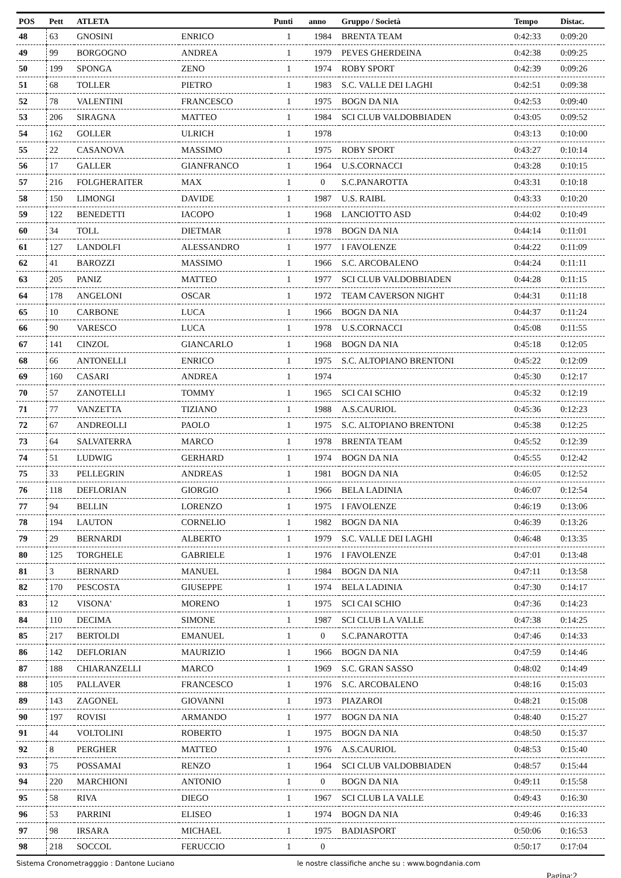| POS | Pett | ATLETA | | Punti | anno | Gruppo / Società | Tempo | Distac. |
| --- | --- | --- | --- | --- | --- | --- | --- | --- |
| 48 | 63 | GNOSINI | ENRICO | 1 | 1984 | BRENTA TEAM | 0:42:33 | 0:09:20 |
| 49 | 99 | BORGOGNO | ANDREA | 1 | 1979 | PEVES GHERDEINA | 0:42:38 | 0:09:25 |
| 50 | 199 | SPONGA | ZENO | 1 | 1974 | ROBY SPORT | 0:42:39 | 0:09:26 |
| 51 | 68 | TOLLER | PIETRO | 1 | 1983 | S.C. VALLE DEI LAGHI | 0:42:51 | 0:09:38 |
| 52 | 78 | VALENTINI | FRANCESCO | 1 | 1975 | BOGN DA NIA | 0:42:53 | 0:09:40 |
| 53 | 206 | SIRAGNA | MATTEO | 1 | 1984 | SCI CLUB VALDOBBIADEN | 0:43:05 | 0:09:52 |
| 54 | 162 | GOLLER | ULRICH | 1 | 1978 | | 0:43:13 | 0:10:00 |
| 55 | 22 | CASANOVA | MASSIMO | 1 | 1975 | ROBY SPORT | 0:43:27 | 0:10:14 |
| 56 | 17 | GALLER | GIANFRANCO | 1 | 1964 | U.S.CORNACCI | 0:43:28 | 0:10:15 |
| 57 | 216 | FOLGHERAITER | MAX | 1 | 0 | S.C.PANAROTTA | 0:43:31 | 0:10:18 |
| 58 | 150 | LIMONGI | DAVIDE | 1 | 1987 | U.S. RAIBL | 0:43:33 | 0:10:20 |
| 59 | 122 | BENEDETTI | IACOPO | 1 | 1968 | LANCIOTTO ASD | 0:44:02 | 0:10:49 |
| 60 | 34 | TOLL | DIETMAR | 1 | 1978 | BOGN DA NIA | 0:44:14 | 0:11:01 |
| 61 | 127 | LANDOLFI | ALESSANDRO | 1 | 1977 | I FAVOLENZE | 0:44:22 | 0:11:09 |
| 62 | 41 | BAROZZI | MASSIMO | 1 | 1966 | S.C. ARCOBALENO | 0:44:24 | 0:11:11 |
| 63 | 205 | PANIZ | MATTEO | 1 | 1977 | SCI CLUB VALDOBBIADEN | 0:44:28 | 0:11:15 |
| 64 | 178 | ANGELONI | OSCAR | 1 | 1972 | TEAM CAVERSON NIGHT | 0:44:31 | 0:11:18 |
| 65 | 10 | CARBONE | LUCA | 1 | 1966 | BOGN DA NIA | 0:44:37 | 0:11:24 |
| 66 | 90 | VARESCO | LUCA | 1 | 1978 | U.S.CORNACCI | 0:45:08 | 0:11:55 |
| 67 | 141 | CINZOL | GIANCARLO | 1 | 1968 | BOGN DA NIA | 0:45:18 | 0:12:05 |
| 68 | 66 | ANTONELLI | ENRICO | 1 | 1975 | S.C. ALTOPIANO BRENTONI | 0:45:22 | 0:12:09 |
| 69 | 160 | CASARI | ANDREA | 1 | 1974 | | 0:45:30 | 0:12:17 |
| 70 | 57 | ZANOTELLI | TOMMY | 1 | 1965 | SCI CAI SCHIO | 0:45:32 | 0:12:19 |
| 71 | 77 | VANZETTA | TIZIANO | 1 | 1988 | A.S.CAURIOL | 0:45:36 | 0:12:23 |
| 72 | 67 | ANDREOLLI | PAOLO | 1 | 1975 | S.C. ALTOPIANO BRENTONI | 0:45:38 | 0:12:25 |
| 73 | 64 | SALVATERRA | MARCO | 1 | 1978 | BRENTA TEAM | 0:45:52 | 0:12:39 |
| 74 | 51 | LUDWIG | GERHARD | 1 | 1974 | BOGN DA NIA | 0:45:55 | 0:12:42 |
| 75 | 33 | PELLEGRIN | ANDREAS | 1 | 1981 | BOGN DA NIA | 0:46:05 | 0:12:52 |
| 76 | 118 | DEFLORIAN | GIORGIO | 1 | 1966 | BELA LADINIA | 0:46:07 | 0:12:54 |
| 77 | 94 | BELLIN | LORENZO | 1 | 1975 | I FAVOLENZE | 0:46:19 | 0:13:06 |
| 78 | 194 | LAUTON | CORNELIO | 1 | 1982 | BOGN DA NIA | 0:46:39 | 0:13:26 |
| 79 | 29 | BERNARDI | ALBERTO | 1 | 1979 | S.C. VALLE DEI LAGHI | 0:46:48 | 0:13:35 |
| 80 | 125 | TORGHELE | GABRIELE | 1 | 1976 | I FAVOLENZE | 0:47:01 | 0:13:48 |
| 81 | 3 | BERNARD | MANUEL | 1 | 1984 | BOGN DA NIA | 0:47:11 | 0:13:58 |
| 82 | 170 | PESCOSTA | GIUSEPPE | 1 | 1974 | BELA LADINIA | 0:47:30 | 0:14:17 |
| 83 | 12 | VISONA' | MORENO | 1 | 1975 | SCI CAI SCHIO | 0:47:36 | 0:14:23 |
| 84 | 110 | DECIMA | SIMONE | 1 | 1987 | SCI CLUB LA VALLE | 0:47:38 | 0:14:25 |
| 85 | 217 | BERTOLDI | EMANUEL | 1 | 0 | S.C.PANAROTTA | 0:47:46 | 0:14:33 |
| 86 | 142 | DEFLORIAN | MAURIZIO | 1 | 1966 | BOGN DA NIA | 0:47:59 | 0:14:46 |
| 87 | 188 | CHIARANZELLI | MARCO | 1 | 1969 | S.C. GRAN SASSO | 0:48:02 | 0:14:49 |
| 88 | 105 | PALLAVER | FRANCESCO | 1 | 1976 | S.C. ARCOBALENO | 0:48:16 | 0:15:03 |
| 89 | 143 | ZAGONEL | GIOVANNI | 1 | 1973 | PIAZAROI | 0:48:21 | 0:15:08 |
| 90 | 197 | ROVISI | ARMANDO | 1 | 1977 | BOGN DA NIA | 0:48:40 | 0:15:27 |
| 91 | 44 | VOLTOLINI | ROBERTO | 1 | 1975 | BOGN DA NIA | 0:48:50 | 0:15:37 |
| 92 | 8 | PERGHER | MATTEO | 1 | 1976 | A.S.CAURIOL | 0:48:53 | 0:15:40 |
| 93 | 75 | POSSAMAI | RENZO | 1 | 1964 | SCI CLUB VALDOBBIADEN | 0:48:57 | 0:15:44 |
| 94 | 220 | MARCHIONI | ANTONIO | 1 | 0 | BOGN DA NIA | 0:49:11 | 0:15:58 |
| 95 | 58 | RIVA | DIEGO | 1 | 1967 | SCI CLUB LA VALLE | 0:49:43 | 0:16:30 |
| 96 | 53 | PARRINI | ELISEO | 1 | 1974 | BOGN DA NIA | 0:49:46 | 0:16:33 |
| 97 | 98 | IRSARA | MICHAEL | 1 | 1975 | BADIASPORT | 0:50:06 | 0:16:53 |
| 98 | 218 | SOCCOL | FERUCCIO | 1 | 0 | | 0:50:17 | 0:17:04 |
Sistema Cronometragggio : Dantone Luciano le nostre classifiche anche su : www.bogndania.com
Pagina:2